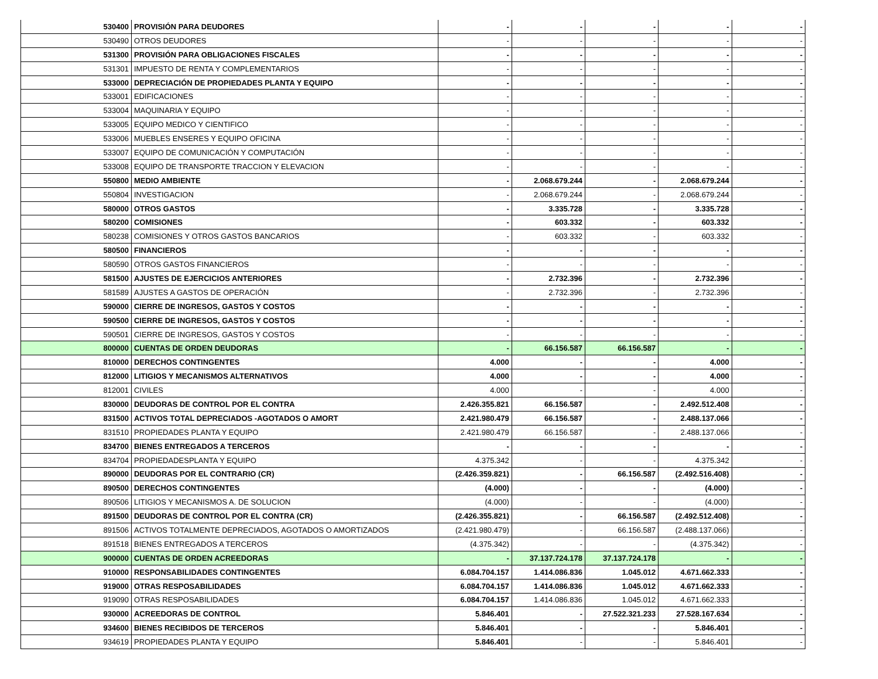| 530400 | PROVISIÓN PARA DEUDORES | - | - | - | - | - |
| 530490 | OTROS DEUDORES | - | - | - | - | - |
| 531300 | PROVISIÓN PARA OBLIGACIONES FISCALES | - | - | - | - | - |
| 531301 | IMPUESTO DE RENTA Y COMPLEMENTARIOS | - | - | - | - | - |
| 533000 | DEPRECIACIÓN DE PROPIEDADES PLANTA Y EQUIPO | - | - | - | - | - |
| 533001 | EDIFICACIONES | - | - | - | - | - |
| 533004 | MAQUINARIA Y EQUIPO | - | - | - | - | - |
| 533005 | EQUIPO MEDICO Y CIENTIFICO | - | - | - | - | - |
| 533006 | MUEBLES ENSERES Y EQUIPO OFICINA | - | - | - | - | - |
| 533007 | EQUIPO DE COMUNICACIÓN Y COMPUTACIÓN | - | - | - | - | - |
| 533008 | EQUIPO DE TRANSPORTE TRACCION Y ELEVACION | - | - | - | - | - |
| 550800 | MEDIO AMBIENTE | - | 2.068.679.244 | - | 2.068.679.244 | - |
| 550804 | INVESTIGACION | - | 2.068.679.244 | - | 2.068.679.244 | - |
| 580000 | OTROS GASTOS | - | 3.335.728 | - | 3.335.728 | - |
| 580200 | COMISIONES | - | 603.332 | - | 603.332 | - |
| 580238 | COMISIONES Y OTROS GASTOS BANCARIOS | - | 603.332 | - | 603.332 | - |
| 580500 | FINANCIEROS | - | - | - | - | - |
| 580590 | OTROS GASTOS FINANCIEROS | - | - | - | - | - |
| 581500 | AJUSTES DE EJERCICIOS ANTERIORES | - | 2.732.396 | - | 2.732.396 | - |
| 581589 | AJUSTES A GASTOS DE OPERACIÓN | - | 2.732.396 | - | 2.732.396 | - |
| 590000 | CIERRE DE INGRESOS, GASTOS Y COSTOS | - | - | - | - | - |
| 590500 | CIERRE DE INGRESOS, GASTOS Y COSTOS | - | - | - | - | - |
| 590501 | CIERRE DE INGRESOS, GASTOS Y COSTOS | - | - | - | - | - |
| 800000 | CUENTAS DE ORDEN DEUDORAS | - | 66.156.587 | 66.156.587 | - | - |
| 810000 | DERECHOS CONTINGENTES | 4.000 | - | - | 4.000 | - |
| 812000 | LITIGIOS Y MECANISMOS ALTERNATIVOS | 4.000 | - | - | 4.000 | - |
| 812001 | CIVILES | 4.000 | - | - | 4.000 | - |
| 830000 | DEUDORAS DE CONTROL POR EL CONTRA | 2.426.355.821 | 66.156.587 | - | 2.492.512.408 | - |
| 831500 | ACTIVOS TOTAL DEPRECIADOS -AGOTADOS O AMORT | 2.421.980.479 | 66.156.587 | - | 2.488.137.066 | - |
| 831510 | PROPIEDADES PLANTA Y EQUIPO | 2.421.980.479 | 66.156.587 | - | 2.488.137.066 | - |
| 834700 | BIENES ENTREGADOS A TERCEROS | - | - | - | - | - |
| 834704 | PROPIEDADESPLANTA Y EQUIPO | 4.375.342 | - | - | 4.375.342 | - |
| 890000 | DEUDORAS POR EL CONTRARIO (CR) | (2.426.359.821) | - | 66.156.587 | (2.492.516.408) | - |
| 890500 | DERECHOS CONTINGENTES | (4.000) | - | - | (4.000) | - |
| 890506 | LITIGIOS Y MECANISMOS A. DE SOLUCION | (4.000) | - | - | (4.000) | - |
| 891500 | DEUDORAS DE CONTROL POR EL CONTRA (CR) | (2.426.355.821) | - | 66.156.587 | (2.492.512.408) | - |
| 891506 | ACTIVOS TOTALMENTE DEPRECIADOS, AGOTADOS O AMORTIZADOS | (2.421.980.479) | - | 66.156.587 | (2.488.137.066) | - |
| 891518 | BIENES ENTREGADOS A TERCEROS | (4.375.342) | - | - | (4.375.342) | - |
| 900000 | CUENTAS DE ORDEN ACREEDORAS | - | 37.137.724.178 | 37.137.724.178 | - | - |
| 910000 | RESPONSABILIDADES CONTINGENTES | 6.084.704.157 | 1.414.086.836 | 1.045.012 | 4.671.662.333 | - |
| 919000 | OTRAS RESPOSABILIDADES | 6.084.704.157 | 1.414.086.836 | 1.045.012 | 4.671.662.333 | - |
| 919090 | OTRAS RESPOSABILIDADES | 6.084.704.157 | 1.414.086.836 | 1.045.012 | 4.671.662.333 | - |
| 930000 | ACREEDORAS DE CONTROL | 5.846.401 | - | 27.522.321.233 | 27.528.167.634 | - |
| 934600 | BIENES RECIBIDOS DE TERCEROS | 5.846.401 | - | - | 5.846.401 | - |
| 934619 | PROPIEDADES PLANTA Y EQUIPO | 5.846.401 | - | - | 5.846.401 | - |